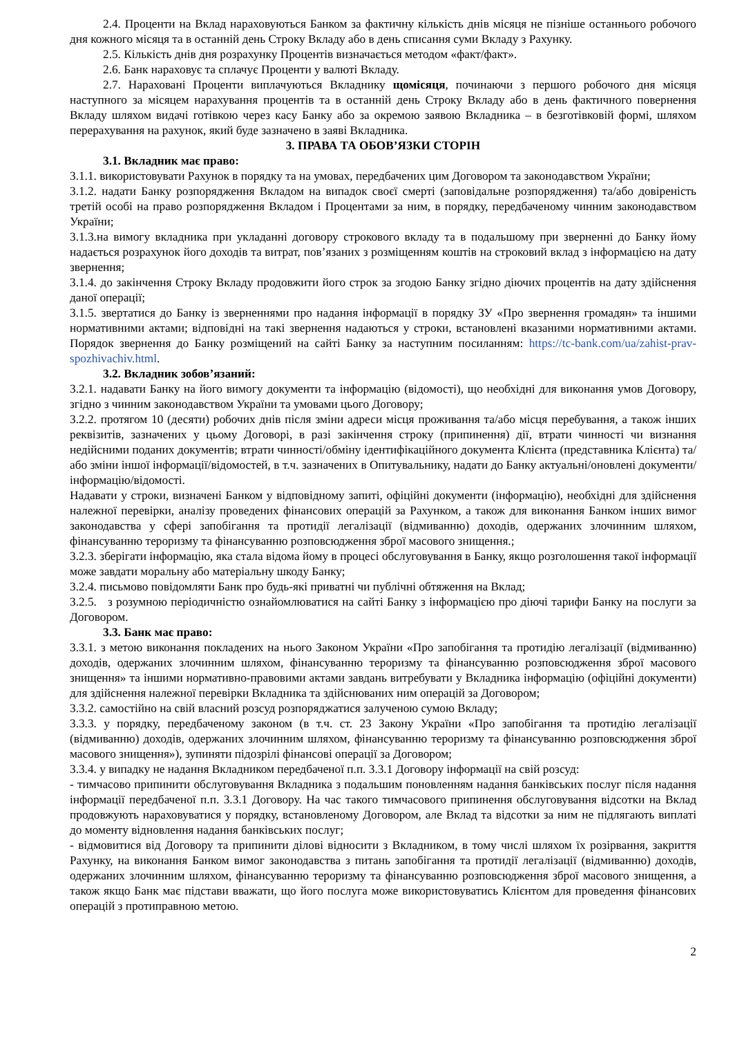2.4. Проценти на Вклад нараховуються Банком за фактичну кількість днів місяця не пізніше останнього робочого дня кожного місяця та в останній день Строку Вкладу або в день списання суми Вкладу з Рахунку.
2.5. Кількість днів дня розрахунку Процентів визначається методом «факт/факт».
2.6. Банк нараховує та сплачує Проценти у валюті Вкладу.
2.7. Нараховані Проценти виплачуються Вкладнику щомісяця, починаючи з першого робочого дня місяця наступного за місяцем нарахування процентів та в останній день Строку Вкладу або в день фактичного повернення Вкладу шляхом видачі готівкою через касу Банку або за окремою заявою Вкладника – в безготівковій формі, шляхом перерахування на рахунок, який буде зазначено в заяві Вкладника.
3. ПРАВА ТА ОБОВ’ЯЗКИ СТОРІН
3.1. Вкладник має право:
3.1.1. використовувати Рахунок в порядку та на умовах, передбачених цим Договором та законодавством України;
3.1.2. надати Банку розпорядження Вкладом на випадок своєї смерті (заповідальне розпорядження) та/або довіреність третій особі на право розпорядження Вкладом і Процентами за ним, в порядку, передбаченому чинним законодавством України;
3.1.3.на вимогу вкладника при укладанні договору строкового вкладу та в подальшому при зверненні до Банку йому надається розрахунок його доходів та витрат, пов’язаних з розміщенням коштів на строковий вклад з інформацією на дату звернення;
3.1.4. до закінчення Строку Вкладу продовжити його строк за згодою Банку згідно діючих процентів на дату здійснення даної операції;
3.1.5. звертатися до Банку із зверненнями про надання інформації в порядку ЗУ «Про звернення громадян» та іншими нормативними актами; відповідні на такі звернення надаються у строки, встановлені вказаними нормативними актами. Порядок звернення до Банку розміщений на сайті Банку за наступним посиланням: https://tc-bank.com/ua/zahist-prav-spozhivachiv.html.
3.2. Вкладник зобов’язаний:
3.2.1. надавати Банку на його вимогу документи та інформацію (відомості), що необхідні для виконання умов Договору, згідно з чинним законодавством України та умовами цього Договору;
3.2.2. протягом 10 (десяти) робочих днів після зміни адреси місця проживання та/або місця перебування, а також інших реквізитів, зазначених у цьому Договорі, в разі закінчення строку (припинення) дії, втрати чинності чи визнання недійсними поданих документів; втрати чинності/обміну ідентифікаційного документа Клієнта (представника Клієнта) та/або зміни іншої інформації/відомостей, в т.ч. зазначених в Опитувальнику, надати до Банку актуальні/оновлені документи/інформацію/відомості.
Надавати у строки, визначені Банком у відповідному запиті, офіційні документи (інформацію), необхідні для здійснення належної перевірки, аналізу проведених фінансових операцій за Рахунком, а також для виконання Банком інших вимог законодавства у сфері запобігання та протидії легалізації (відмиванню) доходів, одержаних злочинним шляхом, фінансуванню тероризму та фінансуванню розповсюдження зброї масового знищення.;
3.2.3. зберігати інформацію, яка стала відома йому в процесі обслуговування в Банку, якщо розголошення такої інформації може завдати моральну або матеріальну шкоду Банку;
3.2.4. письмово повідомляти Банк про будь-які приватні чи публічні обтяження на Вклад;
3.2.5. з розумною періодичністю ознайомлюватися на сайті Банку з інформацією про діючі тарифи Банку на послуги за Договором.
3.3. Банк має право:
3.3.1. з метою виконання покладених на нього Законом України «Про запобігання та протидію легалізації (відмиванню) доходів, одержаних злочинним шляхом, фінансуванню тероризму та фінансуванню розповсюдження зброї масового знищення» та іншими нормативно-правовими актами завдань витребувати у Вкладника інформацію (офіційні документи) для здійснення належної перевірки Вкладника та здійснюваних ним операцій за Договором;
3.3.2. самостійно на свій власний розсуд розпоряджатися залученою сумою Вкладу;
3.3.3. у порядку, передбаченому законом (в т.ч. ст. 23 Закону України «Про запобігання та протидію легалізації (відмиванню) доходів, одержаних злочинним шляхом, фінансуванню тероризму та фінансуванню розповсюдження зброї масового знищення»), зупиняти підозрілі фінансові операції за Договором;
3.3.4. у випадку не надання Вкладником передбаченої п.п. 3.3.1 Договору інформації на свій розсуд:
- тимчасово припинити обслуговування Вкладника з подальшим поновленням надання банківських послуг після надання інформації передбаченої п.п. 3.3.1 Договору. На час такого тимчасового припинення обслуговування відсотки на Вклад продовжують нараховуватися у порядку, встановленому Договором, але Вклад та відсотки за ним не підлягають виплаті до моменту відновлення надання банківських послуг;
- відмовитися від Договору та припинити ділові відносити з Вкладником, в тому числі шляхом їх розірвання, закриття Рахунку, на виконання Банком вимог законодавства з питань запобігання та протидії легалізації (відмиванню) доходів, одержаних злочинним шляхом, фінансуванню тероризму та фінансуванню розповсюдження зброї масового знищення, а також якщо Банк має підстави вважати, що його послуга може використовуватись Клієнтом для проведення фінансових операцій з протиправною метою.
2